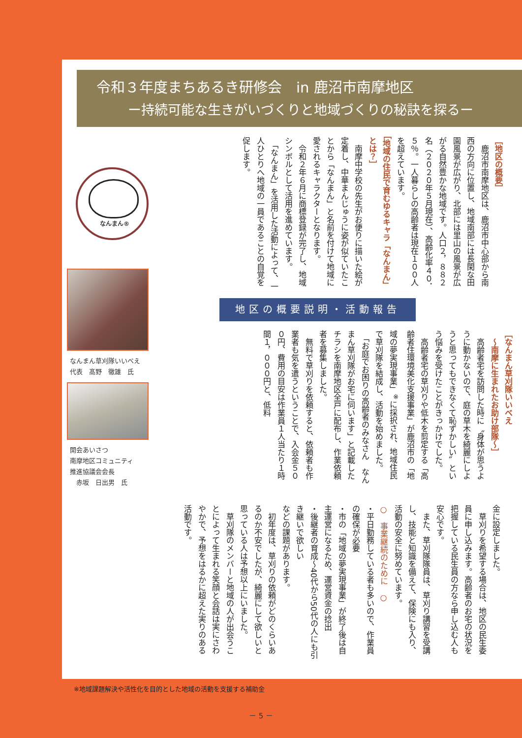令和３年度まちあるき研修会　in 鹿沼市南摩地区
ー持続可能な生きがいづくりと地域づくりの秘訣を探るー
なんまん®
なんまん草刈隊いいべえ
代表　髙野　徹雄　氏
開会あいさつ
南摩地区コミュニティ
推進協議会会長
　赤坂　日出男　氏
［地区の概要］
　鹿沼市南摩地区は、鹿沼市中心部から南西の方向に位置し、地域南部には長閑な田園風景が広がり、北部には里山の風景が広がる自然豊かな地域です。人口２，８８２名（２０２０年５月現在）、高齢化率４０．５％。一人暮らしの高齢者は現在１００人を超えています。
［地域の住民で育むゆるキャラ「なんまん」とは？］
　南摩中学校の先生がお便りに描いた絵が定着し、中華まんじゅうに姿が似ていたことから「なんまん」と名前を付けて地域に愛されるキャラクターとなります。
　令和２年６月に商標登録が完了し、地域シンボルとして活用を進めています。
　「なんまん」を活用した活動によって、一人ひとりへ地域の一員であることの自覚を促します。
地区の概要説明・活動報告
［なんまん草刈隊いいべえ
　～南摩に生まれたお助け部隊～］
　高齢者宅を訪問した時に〝身体が思うように動かないので、庭の草木を綺麗にしようと思ってもできなくて恥ずかしい〟という悩みを受けたことがきっかけでした。
　高齢者宅の草刈りや低木を剪定する「高齢者住環境美化支援事業」が鹿沼市の「地域の夢実現事業」<sup>※</sup>に採択され、地域住民で草刈隊を結成し、活動を始めました。
　「お庭でお困りの高齢者のみなさん　なんまん草刈隊がお宅に伺います」と記載したチラシを南摩地区全戸に配布し、作業依頼者を募集しました。
　無料で草刈りを依頼すると、依頼者も作業者も気を遣うということで、入会金５００円、費用の目安は作業員１人当たり１時間１，０００円と、低料
金に設定しました。
　草刈りを希望する場合は、地区の民生委員に申し込みます。高齢者のお宅の状況を把握している民生員の方なら申し込む人も安心です。
　また、草刈隊隊員は、草刈り講習を受講し、技能と知識を備えて、保険にも入り、活動の安全に努めています。
○　事業継続のために　○
・平日勤務している者も多いので、作業員の確保が必要
・市の「地域の夢実現事業」が終了後は自主運営になるため、運営資金の捻出
・後継者の育成～40代から50代の人にも引き継いで欲しい
などの課題があります。
　初年度は、草刈りの依頼がどのくらいあるのか不安でしたが、綺麗にして欲しいと思っている人は予想以上にいました。
　草刈隊のメンバーと地域の人が出会うことによって生まれる笑顔と会話は実にさわやかで、予想をはるかに超えた実りのある活動です。
※地域課題解決や活性化を目的とした地域の活動を支援する補助金
－ 5 －